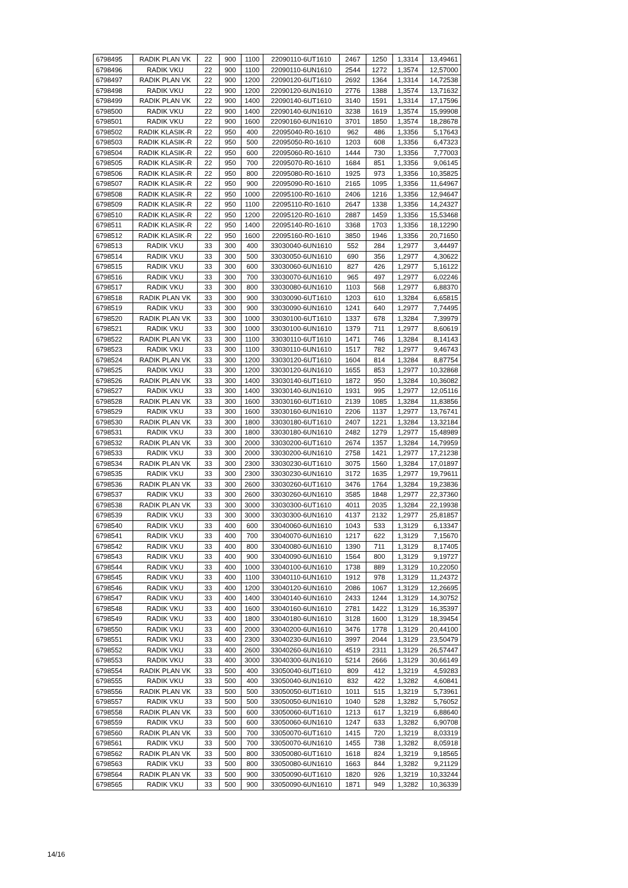| 6798495 | RADIK PLAN VK | 22 | 900 | 1100 | 22090110-6UT1610 | 2467 | 1250 | 1,3314 | 13,49461 |
| 6798496 | RADIK VKU | 22 | 900 | 1100 | 22090110-6UN1610 | 2544 | 1272 | 1,3574 | 12,57000 |
| 6798497 | RADIK PLAN VK | 22 | 900 | 1200 | 22090120-6UT1610 | 2692 | 1364 | 1,3314 | 14,72538 |
| 6798498 | RADIK VKU | 22 | 900 | 1200 | 22090120-6UN1610 | 2776 | 1388 | 1,3574 | 13,71632 |
| 6798499 | RADIK PLAN VK | 22 | 900 | 1400 | 22090140-6UT1610 | 3140 | 1591 | 1,3314 | 17,17596 |
| 6798500 | RADIK VKU | 22 | 900 | 1400 | 22090140-6UN1610 | 3238 | 1619 | 1,3574 | 15,99908 |
| 6798501 | RADIK VKU | 22 | 900 | 1600 | 22090160-6UN1610 | 3701 | 1850 | 1,3574 | 18,28678 |
| 6798502 | RADIK KLASIK-R | 22 | 950 | 400 | 22095040-R0-1610 | 962 | 486 | 1,3356 | 5,17643 |
| 6798503 | RADIK KLASIK-R | 22 | 950 | 500 | 22095050-R0-1610 | 1203 | 608 | 1,3356 | 6,47323 |
| 6798504 | RADIK KLASIK-R | 22 | 950 | 600 | 22095060-R0-1610 | 1444 | 730 | 1,3356 | 7,77003 |
| 6798505 | RADIK KLASIK-R | 22 | 950 | 700 | 22095070-R0-1610 | 1684 | 851 | 1,3356 | 9,06145 |
| 6798506 | RADIK KLASIK-R | 22 | 950 | 800 | 22095080-R0-1610 | 1925 | 973 | 1,3356 | 10,35825 |
| 6798507 | RADIK KLASIK-R | 22 | 950 | 900 | 22095090-R0-1610 | 2165 | 1095 | 1,3356 | 11,64967 |
| 6798508 | RADIK KLASIK-R | 22 | 950 | 1000 | 22095100-R0-1610 | 2406 | 1216 | 1,3356 | 12,94647 |
| 6798509 | RADIK KLASIK-R | 22 | 950 | 1100 | 22095110-R0-1610 | 2647 | 1338 | 1,3356 | 14,24327 |
| 6798510 | RADIK KLASIK-R | 22 | 950 | 1200 | 22095120-R0-1610 | 2887 | 1459 | 1,3356 | 15,53468 |
| 6798511 | RADIK KLASIK-R | 22 | 950 | 1400 | 22095140-R0-1610 | 3368 | 1703 | 1,3356 | 18,12290 |
| 6798512 | RADIK KLASIK-R | 22 | 950 | 1600 | 22095160-R0-1610 | 3850 | 1946 | 1,3356 | 20,71650 |
| 6798513 | RADIK VKU | 33 | 300 | 400 | 33030040-6UN1610 | 552 | 284 | 1,2977 | 3,44497 |
| 6798514 | RADIK VKU | 33 | 300 | 500 | 33030050-6UN1610 | 690 | 356 | 1,2977 | 4,30622 |
| 6798515 | RADIK VKU | 33 | 300 | 600 | 33030060-6UN1610 | 827 | 426 | 1,2977 | 5,16122 |
| 6798516 | RADIK VKU | 33 | 300 | 700 | 33030070-6UN1610 | 965 | 497 | 1,2977 | 6,02246 |
| 6798517 | RADIK VKU | 33 | 300 | 800 | 33030080-6UN1610 | 1103 | 568 | 1,2977 | 6,88370 |
| 6798518 | RADIK PLAN VK | 33 | 300 | 900 | 33030090-6UT1610 | 1203 | 610 | 1,3284 | 6,65815 |
| 6798519 | RADIK VKU | 33 | 300 | 900 | 33030090-6UN1610 | 1241 | 640 | 1,2977 | 7,74495 |
| 6798520 | RADIK PLAN VK | 33 | 300 | 1000 | 33030100-6UT1610 | 1337 | 678 | 1,3284 | 7,39979 |
| 6798521 | RADIK VKU | 33 | 300 | 1000 | 33030100-6UN1610 | 1379 | 711 | 1,2977 | 8,60619 |
| 6798522 | RADIK PLAN VK | 33 | 300 | 1100 | 33030110-6UT1610 | 1471 | 746 | 1,3284 | 8,14143 |
| 6798523 | RADIK VKU | 33 | 300 | 1100 | 33030110-6UN1610 | 1517 | 782 | 1,2977 | 9,46743 |
| 6798524 | RADIK PLAN VK | 33 | 300 | 1200 | 33030120-6UT1610 | 1604 | 814 | 1,3284 | 8,87754 |
| 6798525 | RADIK VKU | 33 | 300 | 1200 | 33030120-6UN1610 | 1655 | 853 | 1,2977 | 10,32868 |
| 6798526 | RADIK PLAN VK | 33 | 300 | 1400 | 33030140-6UT1610 | 1872 | 950 | 1,3284 | 10,36082 |
| 6798527 | RADIK VKU | 33 | 300 | 1400 | 33030140-6UN1610 | 1931 | 995 | 1,2977 | 12,05116 |
| 6798528 | RADIK PLAN VK | 33 | 300 | 1600 | 33030160-6UT1610 | 2139 | 1085 | 1,3284 | 11,83856 |
| 6798529 | RADIK VKU | 33 | 300 | 1600 | 33030160-6UN1610 | 2206 | 1137 | 1,2977 | 13,76741 |
| 6798530 | RADIK PLAN VK | 33 | 300 | 1800 | 33030180-6UT1610 | 2407 | 1221 | 1,3284 | 13,32184 |
| 6798531 | RADIK VKU | 33 | 300 | 1800 | 33030180-6UN1610 | 2482 | 1279 | 1,2977 | 15,48989 |
| 6798532 | RADIK PLAN VK | 33 | 300 | 2000 | 33030200-6UT1610 | 2674 | 1357 | 1,3284 | 14,79959 |
| 6798533 | RADIK VKU | 33 | 300 | 2000 | 33030200-6UN1610 | 2758 | 1421 | 1,2977 | 17,21238 |
| 6798534 | RADIK PLAN VK | 33 | 300 | 2300 | 33030230-6UT1610 | 3075 | 1560 | 1,3284 | 17,01897 |
| 6798535 | RADIK VKU | 33 | 300 | 2300 | 33030230-6UN1610 | 3172 | 1635 | 1,2977 | 19,79611 |
| 6798536 | RADIK PLAN VK | 33 | 300 | 2600 | 33030260-6UT1610 | 3476 | 1764 | 1,3284 | 19,23836 |
| 6798537 | RADIK VKU | 33 | 300 | 2600 | 33030260-6UN1610 | 3585 | 1848 | 1,2977 | 22,37360 |
| 6798538 | RADIK PLAN VK | 33 | 300 | 3000 | 33030300-6UT1610 | 4011 | 2035 | 1,3284 | 22,19938 |
| 6798539 | RADIK VKU | 33 | 300 | 3000 | 33030300-6UN1610 | 4137 | 2132 | 1,2977 | 25,81857 |
| 6798540 | RADIK VKU | 33 | 400 | 600 | 33040060-6UN1610 | 1043 | 533 | 1,3129 | 6,13347 |
| 6798541 | RADIK VKU | 33 | 400 | 700 | 33040070-6UN1610 | 1217 | 622 | 1,3129 | 7,15670 |
| 6798542 | RADIK VKU | 33 | 400 | 800 | 33040080-6UN1610 | 1390 | 711 | 1,3129 | 8,17405 |
| 6798543 | RADIK VKU | 33 | 400 | 900 | 33040090-6UN1610 | 1564 | 800 | 1,3129 | 9,19727 |
| 6798544 | RADIK VKU | 33 | 400 | 1000 | 33040100-6UN1610 | 1738 | 889 | 1,3129 | 10,22050 |
| 6798545 | RADIK VKU | 33 | 400 | 1100 | 33040110-6UN1610 | 1912 | 978 | 1,3129 | 11,24372 |
| 6798546 | RADIK VKU | 33 | 400 | 1200 | 33040120-6UN1610 | 2086 | 1067 | 1,3129 | 12,26695 |
| 6798547 | RADIK VKU | 33 | 400 | 1400 | 33040140-6UN1610 | 2433 | 1244 | 1,3129 | 14,30752 |
| 6798548 | RADIK VKU | 33 | 400 | 1600 | 33040160-6UN1610 | 2781 | 1422 | 1,3129 | 16,35397 |
| 6798549 | RADIK VKU | 33 | 400 | 1800 | 33040180-6UN1610 | 3128 | 1600 | 1,3129 | 18,39454 |
| 6798550 | RADIK VKU | 33 | 400 | 2000 | 33040200-6UN1610 | 3476 | 1778 | 1,3129 | 20,44100 |
| 6798551 | RADIK VKU | 33 | 400 | 2300 | 33040230-6UN1610 | 3997 | 2044 | 1,3129 | 23,50479 |
| 6798552 | RADIK VKU | 33 | 400 | 2600 | 33040260-6UN1610 | 4519 | 2311 | 1,3129 | 26,57447 |
| 6798553 | RADIK VKU | 33 | 400 | 3000 | 33040300-6UN1610 | 5214 | 2666 | 1,3129 | 30,66149 |
| 6798554 | RADIK PLAN VK | 33 | 500 | 400 | 33050040-6UT1610 | 809 | 412 | 1,3219 | 4,59283 |
| 6798555 | RADIK VKU | 33 | 500 | 400 | 33050040-6UN1610 | 832 | 422 | 1,3282 | 4,60841 |
| 6798556 | RADIK PLAN VK | 33 | 500 | 500 | 33050050-6UT1610 | 1011 | 515 | 1,3219 | 5,73961 |
| 6798557 | RADIK VKU | 33 | 500 | 500 | 33050050-6UN1610 | 1040 | 528 | 1,3282 | 5,76052 |
| 6798558 | RADIK PLAN VK | 33 | 500 | 600 | 33050060-6UT1610 | 1213 | 617 | 1,3219 | 6,88640 |
| 6798559 | RADIK VKU | 33 | 500 | 600 | 33050060-6UN1610 | 1247 | 633 | 1,3282 | 6,90708 |
| 6798560 | RADIK PLAN VK | 33 | 500 | 700 | 33050070-6UT1610 | 1415 | 720 | 1,3219 | 8,03319 |
| 6798561 | RADIK VKU | 33 | 500 | 700 | 33050070-6UN1610 | 1455 | 738 | 1,3282 | 8,05918 |
| 6798562 | RADIK PLAN VK | 33 | 500 | 800 | 33050080-6UT1610 | 1618 | 824 | 1,3219 | 9,18565 |
| 6798563 | RADIK VKU | 33 | 500 | 800 | 33050080-6UN1610 | 1663 | 844 | 1,3282 | 9,21129 |
| 6798564 | RADIK PLAN VK | 33 | 500 | 900 | 33050090-6UT1610 | 1820 | 926 | 1,3219 | 10,33244 |
| 6798565 | RADIK VKU | 33 | 500 | 900 | 33050090-6UN1610 | 1871 | 949 | 1,3282 | 10,36339 |
14/16